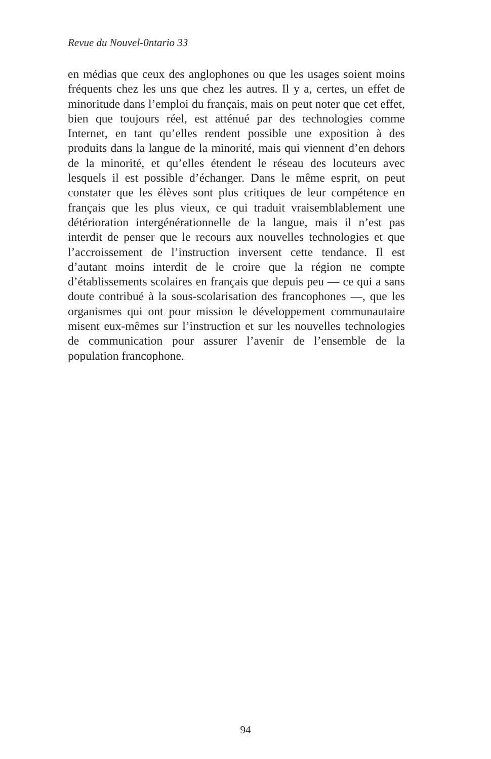Revue du Nouvel-0ntario 33
en médias que ceux des anglophones ou que les usages soient moins fréquents chez les uns que chez les autres. Il y a, certes, un effet de minoritude dans l’emploi du français, mais on peut noter que cet effet, bien que toujours réel, est atténué par des technologies comme Internet, en tant qu’elles rendent possible une exposition à des produits dans la langue de la minorité, mais qui viennent d’en dehors de la minorité, et qu’elles étendent le réseau des locuteurs avec lesquels il est possible d’échanger. Dans le même esprit, on peut constater que les élèves sont plus critiques de leur compétence en français que les plus vieux, ce qui traduit vraisemblablement une détérioration intergénérationnelle de la langue, mais il n’est pas interdit de penser que le recours aux nouvelles technologies et que l’accroissement de l’instruction inversent cette tendance. Il est d’autant moins interdit de le croire que la région ne compte d’établissements scolaires en français que depuis peu — ce qui a sans doute contribué à la sous-scolarisation des francophones —, que les organismes qui ont pour mission le développement communautaire misent eux-mêmes sur l’instruction et sur les nouvelles technologies de communication pour assurer l’avenir de l’ensemble de la population francophone.
94